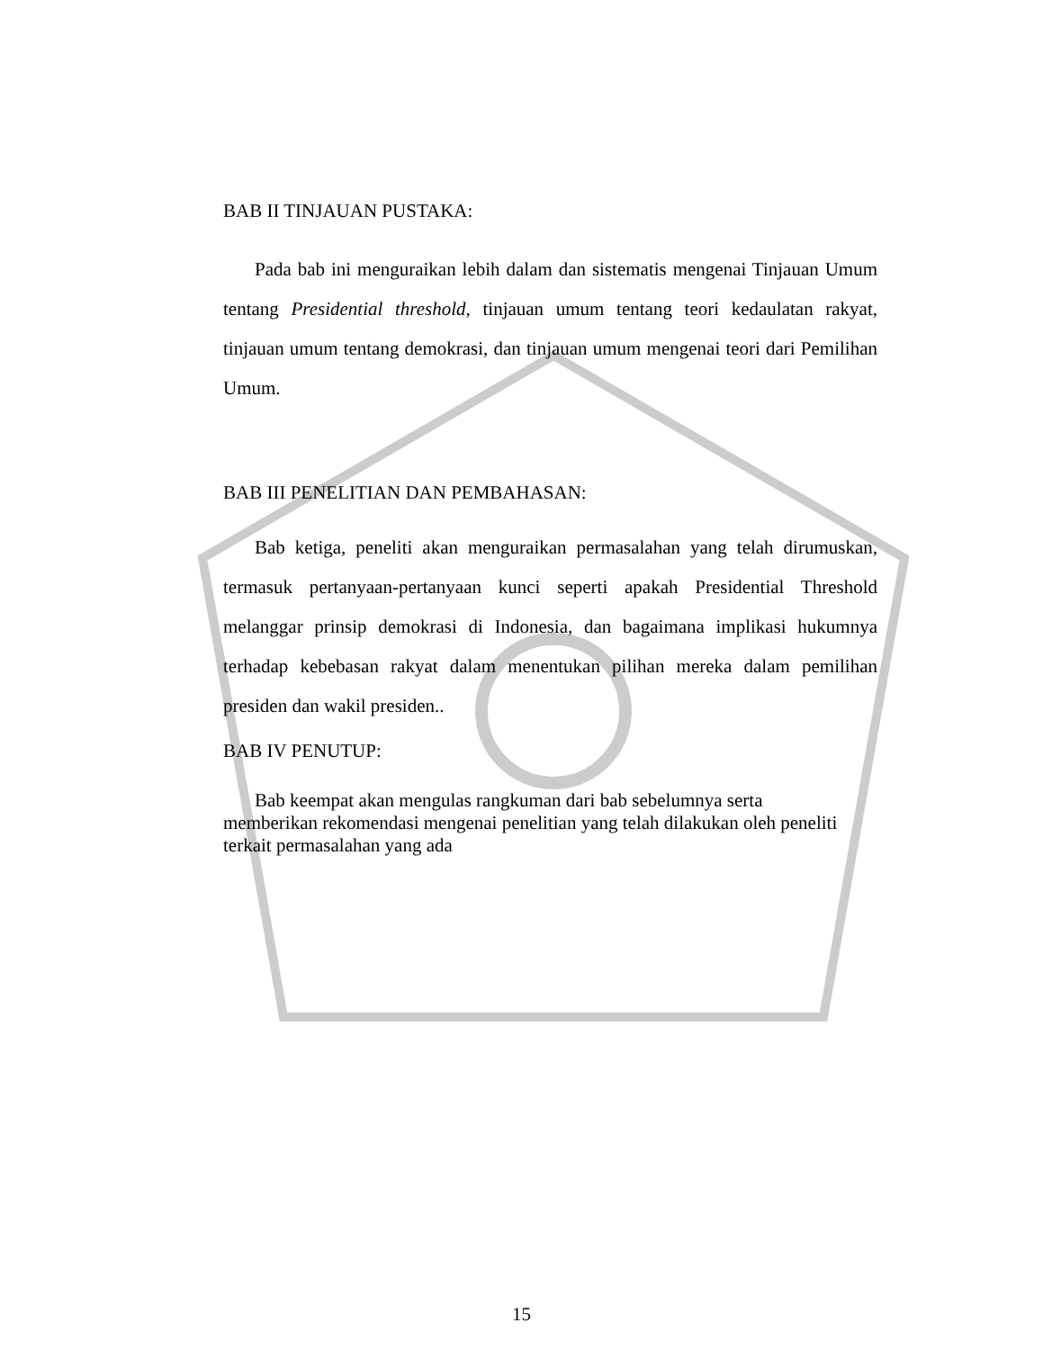BAB II TINJAUAN PUSTAKA:
Pada bab ini menguraikan lebih dalam dan sistematis mengenai Tinjauan Umum tentang Presidential threshold, tinjauan umum tentang teori kedaulatan rakyat, tinjauan umum tentang demokrasi, dan tinjauan umum mengenai teori dari Pemilihan Umum.
BAB III PENELITIAN DAN PEMBAHASAN:
Bab ketiga, peneliti akan menguraikan permasalahan yang telah dirumuskan, termasuk pertanyaan-pertanyaan kunci seperti apakah Presidential Threshold melanggar prinsip demokrasi di Indonesia, dan bagaimana implikasi hukumnya terhadap kebebasan rakyat dalam menentukan pilihan mereka dalam pemilihan presiden dan wakil presiden..
BAB IV PENUTUP:
Bab keempat akan mengulas rangkuman dari bab sebelumnya serta
memberikan rekomendasi mengenai penelitian yang telah dilakukan oleh peneliti terkait permasalahan yang ada
15